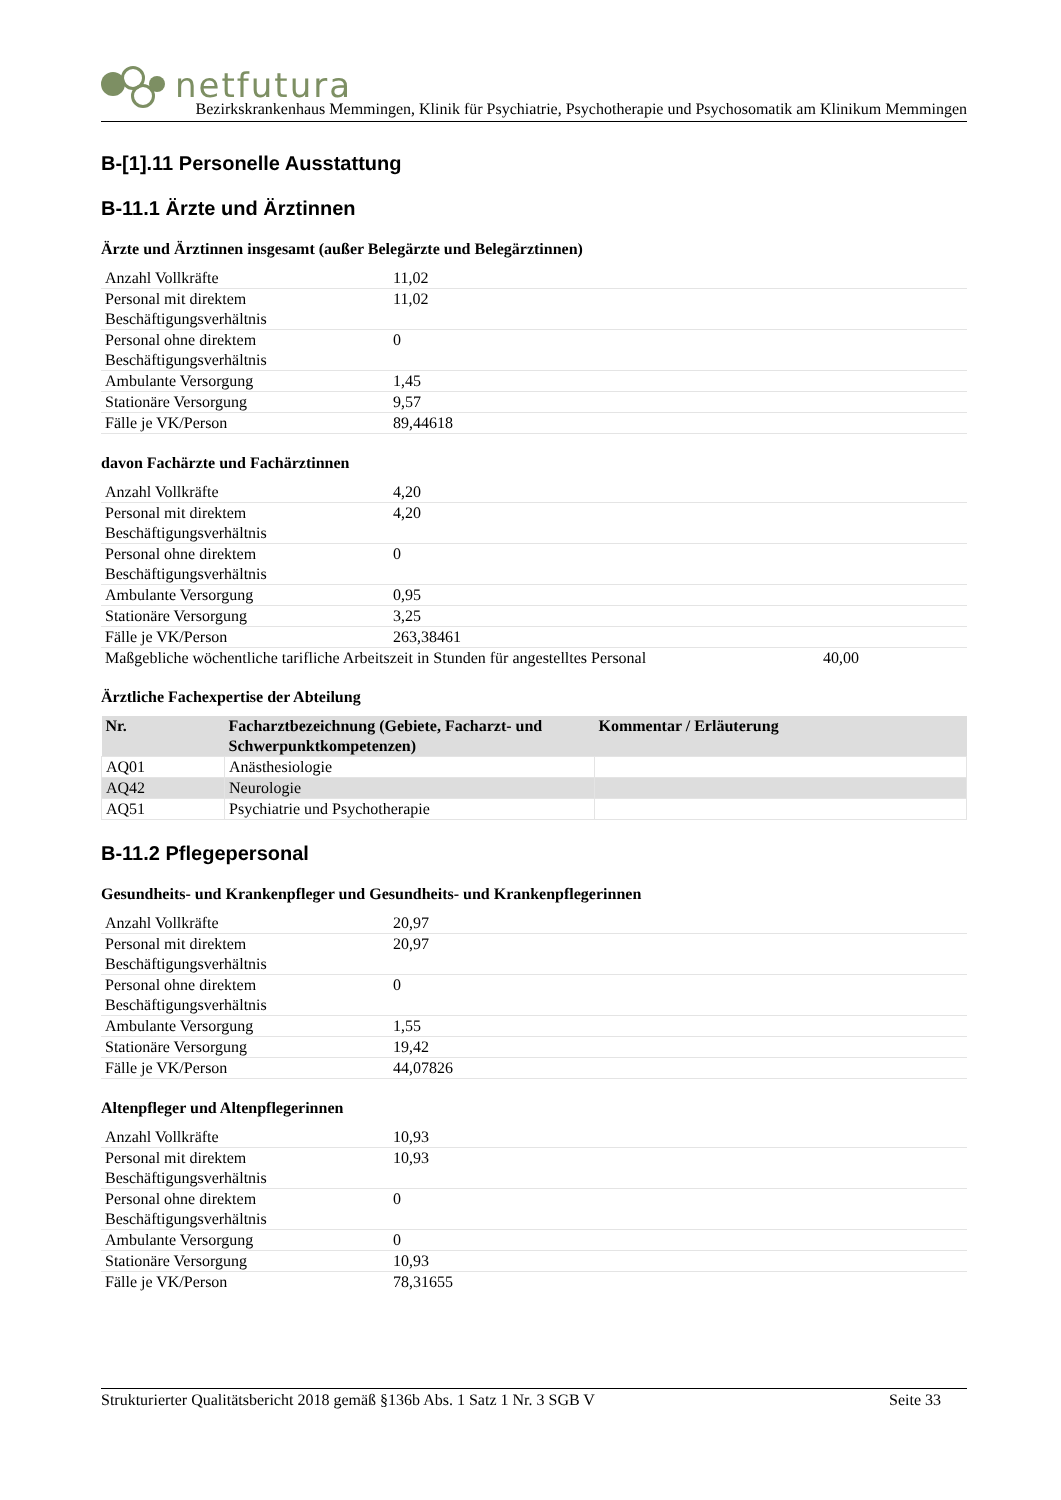netfutura
Bezirkskrankenhaus Memmingen, Klinik für Psychiatrie, Psychotherapie und Psychosomatik am Klinikum Memmingen
B-[1].11 Personelle Ausstattung
B-11.1 Ärzte und Ärztinnen
Ärzte und Ärztinnen insgesamt (außer Belegärzte und Belegärztinnen)
| Anzahl Vollkräfte | 11,02 |
| Personal mit direktem Beschäftigungsverhältnis | 11,02 |
| Personal ohne direktem Beschäftigungsverhältnis | 0 |
| Ambulante Versorgung | 1,45 |
| Stationäre Versorgung | 9,57 |
| Fälle je VK/Person | 89,44618 |
davon Fachärzte und Fachärztinnen
| Anzahl Vollkräfte | 4,20 | |
| Personal mit direktem Beschäftigungsverhältnis | 4,20 | |
| Personal ohne direktem Beschäftigungsverhältnis | 0 | |
| Ambulante Versorgung | 0,95 | |
| Stationäre Versorgung | 3,25 | |
| Fälle je VK/Person | 263,38461 | |
| Maßgebliche wöchentliche tarifliche Arbeitszeit in Stunden für angestelltes Personal | | 40,00 |
Ärztliche Fachexpertise der Abteilung
| Nr. | Facharztbezeichnung (Gebiete, Facharzt- und Schwerpunktkompetenzen) | Kommentar / Erläuterung |
| --- | --- | --- |
| AQ01 | Anästhesiologie | |
| AQ42 | Neurologie | |
| AQ51 | Psychiatrie und Psychotherapie | |
B-11.2 Pflegepersonal
Gesundheits- und Krankenpfleger und Gesundheits- und Krankenpflegerinnen
| Anzahl Vollkräfte | 20,97 |
| Personal mit direktem Beschäftigungsverhältnis | 20,97 |
| Personal ohne direktem Beschäftigungsverhältnis | 0 |
| Ambulante Versorgung | 1,55 |
| Stationäre Versorgung | 19,42 |
| Fälle je VK/Person | 44,07826 |
Altenpfleger und Altenpflegerinnen
| Anzahl Vollkräfte | 10,93 |
| Personal mit direktem Beschäftigungsverhältnis | 10,93 |
| Personal ohne direktem Beschäftigungsverhältnis | 0 |
| Ambulante Versorgung | 0 |
| Stationäre Versorgung | 10,93 |
| Fälle je VK/Person | 78,31655 |
Strukturierter Qualitätsbericht 2018 gemäß §136b Abs. 1 Satz 1 Nr. 3 SGB V Seite 33